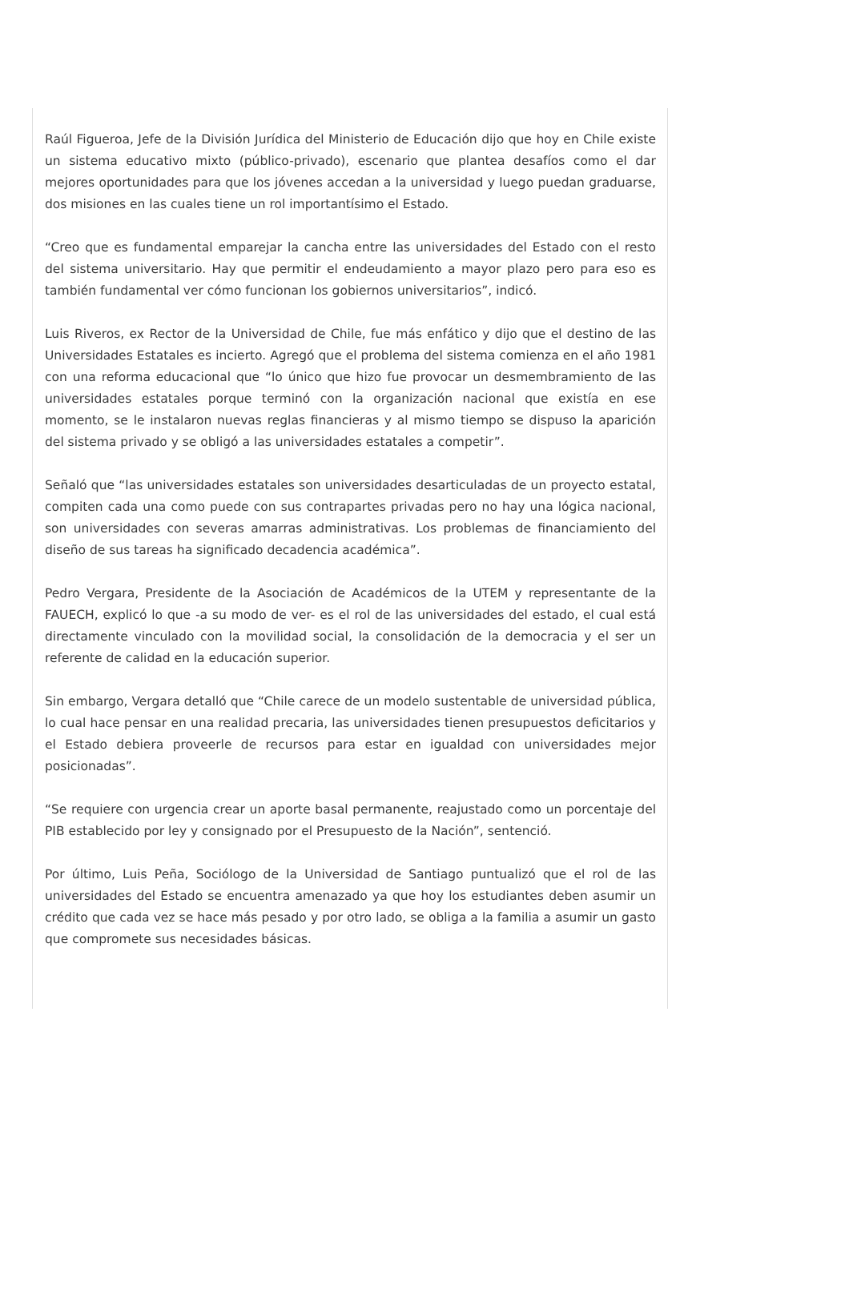Raúl Figueroa, Jefe de la División Jurídica del Ministerio de Educación dijo que hoy en Chile existe un sistema educativo mixto (público-privado), escenario que plantea desafíos como el dar mejores oportunidades para que los jóvenes accedan a la universidad y luego puedan graduarse, dos misiones en las cuales tiene un rol importantísimo el Estado.
“Creo que es fundamental emparejar la cancha entre las universidades del Estado con el resto del sistema universitario. Hay que permitir el endeudamiento a mayor plazo pero para eso es también fundamental ver cómo funcionan los gobiernos universitarios”, indicó.
Luis Riveros, ex Rector de la Universidad de Chile, fue más enfático y dijo que el destino de las Universidades Estatales es incierto. Agregó que el problema del sistema comienza en el año 1981 con una reforma educacional que “lo único que hizo fue provocar un desmembramiento de las universidades estatales porque terminó con la organización nacional que existía en ese momento, se le instalaron nuevas reglas financieras y al mismo tiempo se dispuso la aparición del sistema privado y se obligó a las universidades estatales a competir”.
Señaló que “las universidades estatales son universidades desarticuladas de un proyecto estatal, compiten cada una como puede con sus contrapartes privadas pero no hay una lógica nacional, son universidades con severas amarras administrativas. Los problemas de financiamiento del diseño de sus tareas ha significado decadencia académica”.
Pedro Vergara, Presidente de la Asociación de Académicos de la UTEM y representante de la FAUECH, explicó lo que -a su modo de ver- es el rol de las universidades del estado, el cual está directamente vinculado con la movilidad social, la consolidación de la democracia y el ser un referente de calidad en la educación superior.
Sin embargo, Vergara detalló que “Chile carece de un modelo sustentable de universidad pública, lo cual hace pensar en una realidad precaria, las universidades tienen presupuestos deficitarios y el Estado debiera proveerle de recursos para estar en igualdad con universidades mejor posicionadas”.
“Se requiere con urgencia crear un aporte basal permanente, reajustado como un porcentaje del PIB establecido por ley y consignado por el Presupuesto de la Nación”, sentenció.
Por último, Luis Peña, Sociólogo de la Universidad de Santiago puntualizó que el rol de las universidades del Estado se encuentra amenazado ya que hoy los estudiantes deben asumir un crédito que cada vez se hace más pesado y por otro lado, se obliga a la familia a asumir un gasto que compromete sus necesidades básicas.